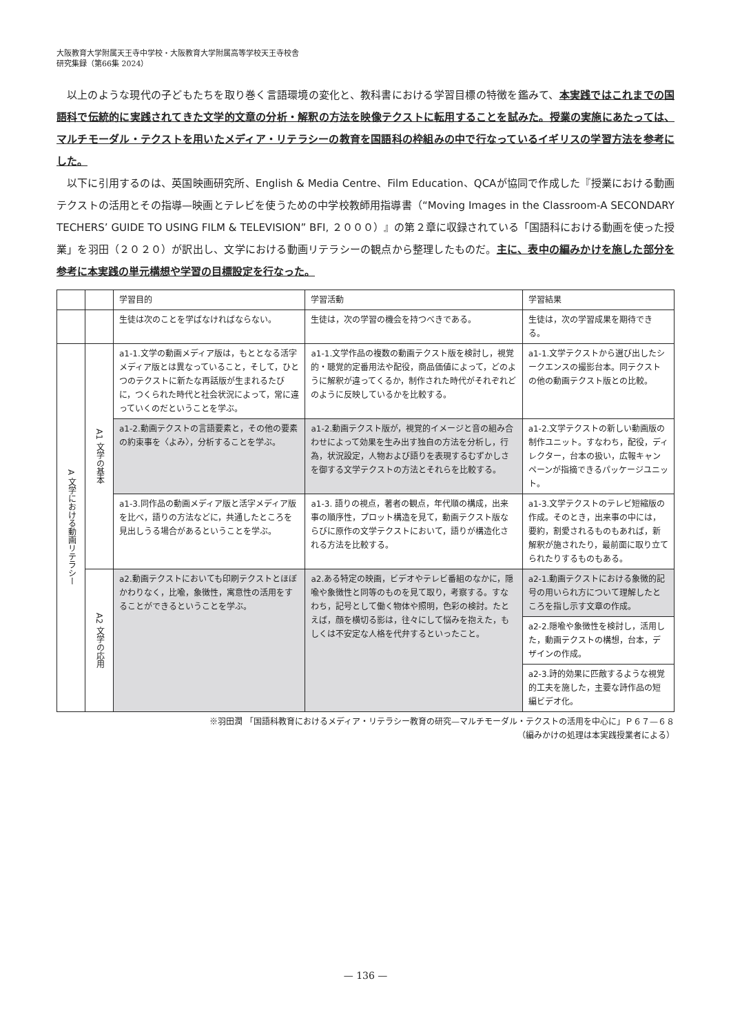大阪教育大学附属天王寺中学校・大阪教育大学附属高等学校天王寺校舎
研究集録（第66集 2024）
以上のような現代の子どもたちを取り巻く言語環境の変化と、教科書における学習目標の特徴を鑑みて、本実践ではこれまでの国語科で伝統的に実践されてきた文学的文章の分析・解釈の方法を映像テクストに転用することを試みた。授業の実施にあたっては、マルチモーダル・テクストを用いたメディア・リテラシーの教育を国語科の枠組みの中で行なっているイギリスの学習方法を参考にした。
以下に引用するのは、英国映画研究所、English & Media Centre、Film Education、QCAが協同で作成した『授業における動画テクストの活用とその指導—映画とテレビを使うための中学校教師用指導書（“Moving Images in the Classroom-A SECONDARY TECHERS’ GUIDE TO USING FILM & TELEVISION” BFI, ２０００）』の第２章に収録されている「国語科における動画を使った授業」を羽田（２０２０）が訳出し、文学における動画リテラシーの観点から整理したものだ。主に、表中の編みかけを施した部分を参考に本実践の単元構想や学習の目標設定を行なった。
| | | 学習目的 | 学習活動 | 学習結果 |
| | | 生徒は次のことを学ばなければならない。 | 生徒は，次の学習の機会を持つべきである。 | 生徒は，次の学習成果を期待できる。 |
| A 文学における動画リテラシー | A1 文学の基本 | a1-1.文学の動画メディア版は，もととなる活字メディア版とは異なっていること，そして，ひとつのテクストに新たな再話版が生まれるたびに，つくられた時代と社会状況によって，常に違っていくのだということを学ぶ。 | a1-1.文学作品の複数の動画テクスト版を検討し，視覚的・聴覚的定番用法や配役，商品価値によって，どのように解釈が違ってくるか，制作された時代がそれぞれどのように反映しているかを比較する。 | a1-1.文学テクストから選び出したシークエンスの撮影台本。同テクストの他の動画テクスト版との比較。 |
| | | a1-2.動画テクストの言語要素と，その他の要素の約束事を〈よみ〉，分析することを学ぶ。 | a1-2.動画テクスト版が，視覚的イメージと音の組み合わせによって効果を生み出す独自の方法を分析し，行為，状況設定，人物および語りを表現するむずかしさを御する文学テクストの方法とそれらを比較する。 | a1-2.文学テクストの新しい動画版の制作ユニット。すなわち，配役，ディレクター，台本の扱い，広報キャンペーンが指摘できるパッケージユニット。 |
| | | a1-3.同作品の動画メディア版と活字メディア版を比べ，語りの方法などに，共通したところを見出しうる場合があるということを学ぶ。 | a1-3. 語りの視点，著者の観点，年代順の構成，出来事の順序性，プロット構造を見て，動画テクスト版ならびに原作の文学テクストにおいて，語りが構造化される方法を比較する。 | a1-3.文学テクストのテレビ短縮版の作成。そのとき，出来事の中には，要約，割愛されるものもあれば，新解釈が施されたり，最前面に取り立てられたりするものもある。 |
| | A2 文学の応用 | a2.動画テクストにおいても印刷テクストとほぼかわりなく，比喩，象徴性，寓意性の活用をすることができるということを学ぶ。 | a2.ある特定の映画，ビデオやテレビ番組のなかに，隠喩や象徴性と同等のものを見て取り，考察する。すなわち，記号として働く物体や照明，色彩の検討。たとえば，顔を横切る影は，往々にして悩みを抱えた，もしくは不安定な人格を代弁するといったこと。 | a2-1.動画テクストにおける象徴的記号の用いられ方について理解したところを指し示す文章の作成。 |
| | | | | a2-2.隠喩や象徴性を検討し，活用した，動画テクストの構想，台本，デザインの作成。 |
| | | | | a2-3.詩的効果に匹敵するような視覚的工夫を施した，主要な詩作品の短編ビデオ化。 |
※羽田潤 「国語科教育におけるメディア・リテラシー教育の研究—マルチモーダル・テクストの活用を中心に」Ｐ６７—６８
（編みかけの処理は本実践授業者による）
— 136 —